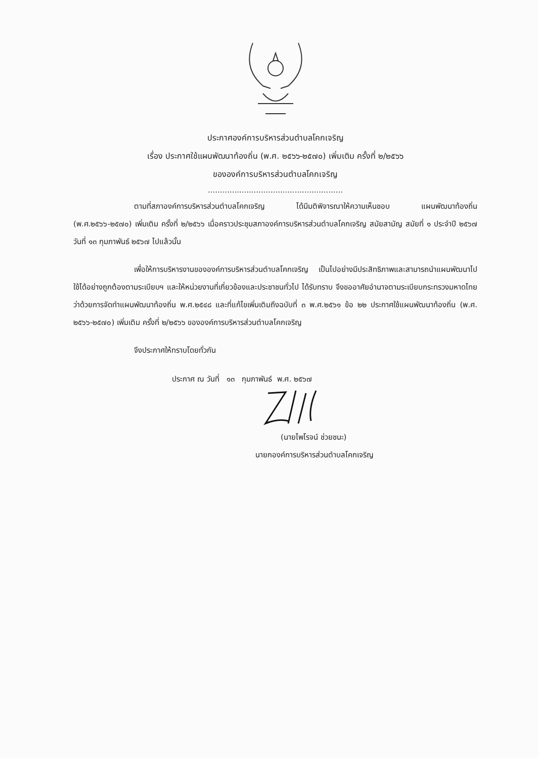ประกาศองค์การบริหารส่วนตำบลโคกเจริญ
เรื่อง ประกาศใช้แผนพัฒนาท้องถิ่น (พ.ศ. ๒๕๖๖-๒๕๗๐) เพิ่มเติม ครั้งที่ ๒/๒๕๖๖
ขององค์การบริหารส่วนตำบลโคกเจริญ
........................................................
ตามที่สภาองค์การบริหารส่วนตำบลโคกเจริญ ได้มีมติพิจารณาให้ความเห็นชอบ แผนพัฒนาท้องถิ่น (พ.ศ.๒๕๖๖-๒๕๗๐) เพิ่มเติม ครั้งที่ ๒/๒๕๖๖ เมื่อคราวประชุมสภาองค์การบริหารส่วนตำบลโคกเจริญ สมัยสามัญ สมัยที่ ๑ ประจำปี ๒๕๖๗ วันที่ ๑๓ กุมภาพันธ์ ๒๕๖๗ ไปแล้วนั้น
เพื่อให้การบริหารงานขององค์การบริหารส่วนตำบลโคกเจริญ เป็นไปอย่างมีประสิทธิภาพและสามารถนำแผนพัฒนาไปใช้ได้อย่างถูกต้องตามระเบียบฯ และให้หน่วยงานที่เกี่ยวข้องและประชาชนทั่วไป ได้รับทราบ จึงขออาศัยอำนาจตามระเบียบกระทรวงมหาดไทยว่าด้วยการจัดทำแผนพัฒนาท้องถิ่น พ.ศ.๒๕๔๘ และที่แก้ไขเพิ่มเติมถึงฉบับที่ ๓ พ.ศ.๒๕๖๑ ข้อ ๒๒ ประกาศใช้แผนพัฒนาท้องถิ่น (พ.ศ. ๒๕๖๖-๒๕๗๐) เพิ่มเติม ครั้งที่ ๒/๒๕๖๖ ขององค์การบริหารส่วนตำบลโคกเจริญ
จึงประกาศให้ทราบโดยทั่วกัน
ประกาศ ณ วันที่ ๑๓ กุมภาพันธ์ พ.ศ. ๒๕๖๗
(นายไพโรจน์ ช่วยชนะ)
นายกองค์การบริหารส่วนตำบลโคกเจริญ